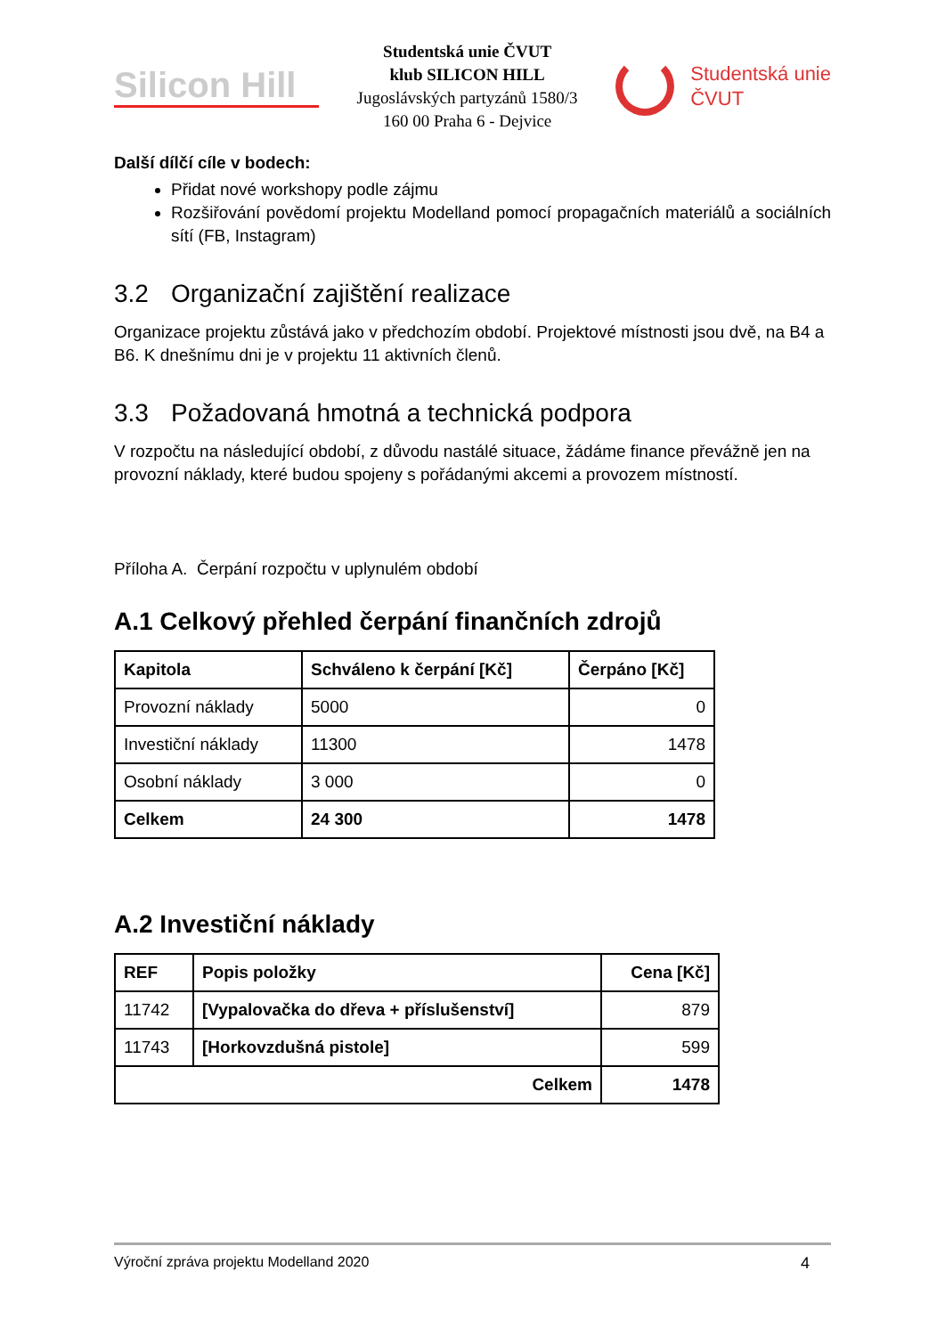Silicon Hill
Studentská unie ČVUT
klub SILICON HILL
Jugoslávských partyzánů 1580/3
160 00 Praha 6 - Dejvice
Studentská unie
ČVUT
Další dílčí cíle v bodech:
Přidat nové workshopy podle zájmu
Rozšiřování povědomí projektu Modelland pomocí propagačních materiálů a sociálních sítí (FB, Instagram)
3.2 Organizační zajištění realizace
Organizace projektu zůstává jako v předchozím období. Projektové místnosti jsou dvě, na B4 a B6. K dnešnímu dni je v projektu 11 aktivních členů.
3.3 Požadovaná hmotná a technická podpora
V rozpočtu na následující období, z důvodu nastálé situace, žádáme finance převážně jen na provozní náklady, které budou spojeny s pořádanými akcemi a provozem místností.
Příloha A. Čerpání rozpočtu v uplynulém období
A.1 Celkový přehled čerpání finančních zdrojů
| Kapitola | Schváleno k čerpání [Kč] | Čerpáno [Kč] |
| --- | --- | --- |
| Provozní náklady | 5000 | 0 |
| Investiční náklady | 11300 | 1478 |
| Osobní náklady | 3 000 | 0 |
| Celkem | 24 300 | 1478 |
A.2 Investiční náklady
| REF | Popis položky | Cena [Kč] |
| --- | --- | --- |
| 11742 | [Vypalovačka do dřeva + příslušenství] | 879 |
| 11743 | [Horkovzdušná pistole] | 599 |
| Celkem | | 1478 |
Výroční zpráva projektu Modelland 2020 4